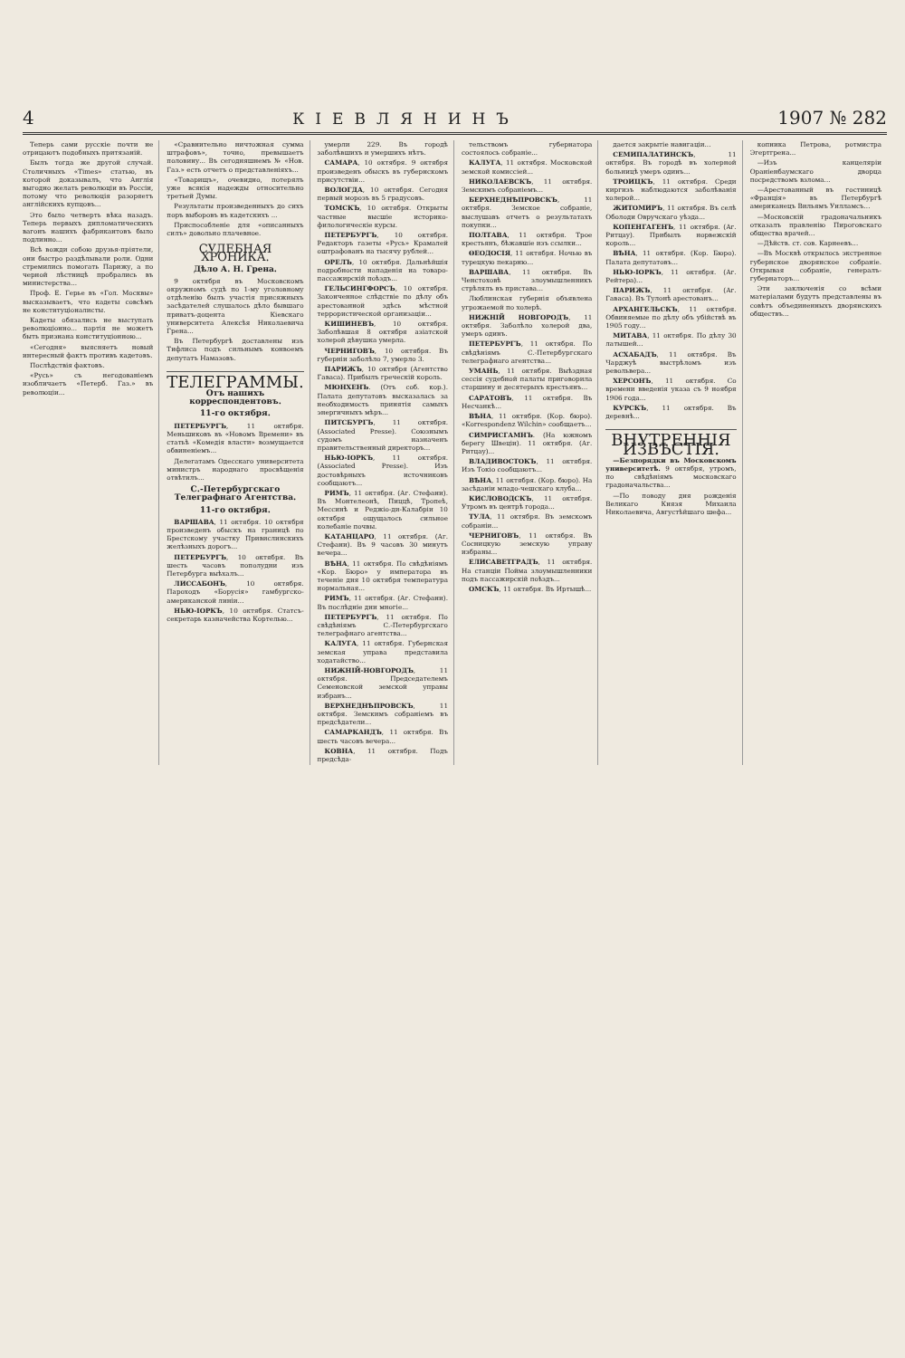4 КІЕВЛЯНИНЪ 1907 № 282
Теперь сами русскіе почти не отрицаютъ подобныхъ притязаній.
Былъ тогда же другой случай. Столичныхъ «Times» статью, въ которой доказывалъ, что Англія выгодно желать революціи въ Россіи, потому что революція разоряетъ англійскихъ купцовъ...
Это было четверть вѣка назадъ. Теперь первыхъ дипломатическихъ вагонъ нашихъ фабрикантовъ было подлинно...
Всѣ вожди собою друзья-пріятели, они быстро раздѣлывали роли. Одни стремились помогать Парижу, а по черной лѣстницѣ пробрались въ министерства...
Проф. Е. Герье въ «Гол. Москвы» высказываетъ, что кадеты совсѣмъ не конституціоналисты.
Кадеты обязались не выступать революціонно... партія не можетъ быть признана конституціонною...
«Сегодня» выясняетъ новый интересный фактъ противъ кадетовъ.
Послѣдствія фактовъ.
«Русь» съ негодованіемъ изобличаетъ «Петерб. Газ.» въ революціи...
«Сравнительно ничтожная сумма штрафовъ», точно, превышаетъ половину... Въ сегодняшнемъ № «Нов. Газ.» есть отчетъ о представленіяхъ...
«Товарищъ», очевидно, потерялъ уже всякія надежды относительно третьей Думы.
Результаты произведенныхъ до сихъ поръ выборовъ въ кадетскихъ ...
Приспособленіе для «описанныхъ силъ» довольно плачевное.
СУДЕБНАЯ ХРОНИКА.
Дѣло А. Н. Грена.
9 октября въ Московскомъ окружномъ судѣ по 1-му уголовному отдѣленію былъ участія присяжныхъ засѣдателей слушалось дѣло бывшаго приватъ-доцента Кіевскаго университета Алексѣя Николаевича Грена...
Въ Петербургѣ доставлены изъ Тифлиса подъ сильнымъ конвоемъ депутатъ Намазовъ.
ТЕЛЕГРАММЫ.
Отъ нашихъ корреспондентовъ.
11-го октября.
ПЕТЕРБУРГЪ, 11 октября. Меньшиковъ въ «Новомъ Времени» въ статьѣ «Комедія власти» возмущается обвиненіемъ...
Делегатамъ Одесскаго университета министръ народнаго просвѣщенія отвѣтилъ...
С.-Петербургскаго Телеграфнаго Агентства.
11-го октября.
ВАРШАВА, 11 октября. 10 октября произведенъ обыскъ на границѣ по Брестскому участку Привислинскихъ желѣзныхъ дорогъ...
ПЕТЕРБУРГЪ, 10 октября. Въ шесть часовъ пополудни изъ Петербурга выѣхалъ...
ЛИССАБОНЪ, 10 октября. Пароходъ «Борусія» гамбургско-американской линіи...
НЬЮ-ІОРКЪ, 10 октября. Статсъ-секретарь казначейства Кортелью...
умерли 229. Въ городѣ заболѣвшихъ и умершихъ нѣтъ.
САМАРА, 10 октября. 9 октября произведенъ обыскъ въ губернскомъ присутствіи...
ВОЛОГДА, 10 октября. Сегодня первый морозъ въ 5 градусовъ.
ТОМСКЪ, 10 октября. Открыты частные высшіе историко-филологическіе курсы.
ПЕТЕРБУРГЪ, 10 октября. Редакторъ газеты «Русь» Крамалей оштрафованъ на тысячу рублей...
ОРЕЛЪ, 10 октября. Дальнѣйшія подробности нападенія на товаро-пассажирскій поѣздъ...
ГЕЛЬСИНГФОРСЪ, 10 октября. Законченное слѣдствіе по дѣлу объ арестованной здѣсь мѣстной террористической организаціи...
КИШИНЕВЪ, 10 октября. Заболѣвшая 8 октября азіатской холерой дѣвушка умерла.
ЧЕРНИГОВЪ, 10 октября. Въ губерніи заболѣло 7, умерло 3.
ПАРИЖЪ, 10 октября (Агентство Гаваса). Прибылъ греческій король.
МЮНХЕНЪ. (Отъ соб. кор.). Палата депутатовъ высказалась за необходимость принятія самыхъ энергичныхъ мѣръ...
ПИТСБУРГЪ, 11 октября. (Associated Presse). Союзнымъ судомъ назначенъ правительственный директоръ...
НЬЮ-ІОРКЪ, 11 октября. (Associated Presse). Изъ достовѣрныхъ источниковъ сообщаютъ...
РИМЪ, 11 октября. (Аг. Стефани). Въ Монтелеонѣ, Пиццѣ, Тропеѣ, Мессинѣ и Реджіо-ди-Калабріи 10 октября ощущалось сильное колебаніе почвы.
КАТАНЦАРО, 11 октября. (Аг. Стефани). Въ 9 часовъ 30 минутъ вечера...
ВѢНА, 11 октября. По свѣдѣніямъ «Кор. Бюро» у императора въ теченіе дня 10 октября температура нормальная...
РИМЪ, 11 октября. (Аг. Стефани). Въ послѣдніе дни многіе...
ПЕТЕРБУРГЪ, 11 октября. По свѣдѣніямъ С.-Петербургскаго телеграфнаго агентства...
КАЛУГА, 11 октября. Губернская земская управа представила ходатайство...
НИЖНІЙ-НОВГОРОДЪ, 11 октября. Председателемъ Семеновской земской управы избранъ...
ВЕРХНЕДНѢПРОВСКЪ, 11 октября. Земскимъ собраніемъ въ предсѣдатели...
САМАРКАНДЪ, 11 октября. Въ шесть часовъ вечера...
КОВНА, 11 октября. Подъ предсѣда-
тельствомъ губернатора состоялось собраніе...
КАЛУГА, 11 октября. Московской земской комиссіей...
НИКОЛАЕВСКЪ, 11 октября. Земскимъ собраніемъ...
БЕРХНЕДНѢПРОВСКЪ, 11 октября. Земское собраніе, выслушавъ отчетъ о результатахъ покупки...
ПОЛТАВА, 11 октября. Трое крестьянъ, бѣжавшіе изъ ссылки...
ѲЕОДОСІЯ, 11 октября. Ночью въ турецкую пекарню...
ВАРШАВА, 11 октября. Въ Ченстоховѣ злоумышленникъ стрѣлялъ въ пристава...
Люблинская губернія объявлена угрожаемой по холерѣ.
НИЖНІЙ НОВГОРОДЪ, 11 октября. Заболѣло холерой два, умеръ одинъ.
ПЕТЕРБУРГЪ, 11 октября. По свѣдѣніямъ С.-Петербургскаго телеграфнаго агентства...
УМАНЬ, 11 октября. Выѣздная сессія судебной палаты приговорила старшину и десятерыхъ крестьянъ...
САРАТОВЪ, 11 октября. Въ Несчанкѣ...
ВѢНА, 11 октября. (Кор. бюро). «Korrespondenz Wilchin» сообщаетъ...
СИМРИСГАМНЪ. (На южномъ берегу Швеціи). 11 октября. (Аг. Ритцау)...
ВЛАДИВОСТОКЪ, 11 октября. Изъ Токіо сообщаютъ...
ВѢНА, 11 октября. (Кор. бюро). На засѣданіи младо-чешскаго клуба...
КИСЛОВОДСКЪ, 11 октября. Утромъ въ центрѣ города...
ТУЛА, 11 октября. Въ земскомъ собраніи...
ЧЕРНИГОВЪ, 11 октября. Въ Сосницкую земскую управу избраны...
ЕЛИСАВЕТГРАДЪ, 11 октября. На станціи Пойма злоумышленники подъ пассажирскій поѣздъ...
ОМСКЪ, 11 октября. Въ Иртышѣ...
дается закрытіе навигаціи...
СЕМИПАЛАТИНСКЪ, 11 октября. Въ городѣ въ холерной больницѣ умеръ одинъ...
ТРОИЦКЪ, 11 октября. Среди киргизъ наблюдаются заболѣванія холерой...
ЖИТОМИРЪ, 11 октября. Въ селѣ Оболоди Овручскаго уѣзда...
КОПЕНГАГЕНЪ, 11 октября. (Аг. Ритцау). Прибылъ норвежскій король...
ВѢНА, 11 октября. (Кор. Бюро). Палата депутатовъ...
НЬЮ-ІОРКЪ, 11 октября. (Аг. Рейтера)...
ПАРИЖЪ, 11 октября. (Аг. Гаваса). Въ Тулонѣ арестованъ...
АРХАНГЕЛЬСКЪ, 11 октября. Обвиняемые по дѣлу объ убійствѣ въ 1905 году...
МИТАВА, 11 октября. По дѣлу 30 латышей...
АСХАБАДЪ, 11 октября. Въ Чарджуѣ выстрѣломъ изъ револьвера...
ХЕРСОНЪ, 11 октября. Со времени введенія указа съ 9 ноября 1906 года...
КУРСКЪ, 11 октября. Въ деревнѣ...
ВНУТРЕННІЯ ИЗВѢСТІЯ.
—Безпорядки въ Московскомъ университетѣ. 9 октября, утромъ, по свѣдѣніямъ московскаго градоначальства...
—По поводу дня рожденія Великаго Князя Михаила Николаевича, Августѣйшаго шефа...
копника Петрова, ротмистра Эгертгрена...
—Изъ канцеляріи Ораніенбаумскаго дворца посредствомъ взлома...
—Арестованный въ гостиницѣ «Франція» въ Петербургѣ американецъ Вильямъ Уилламсъ...
—Московскій градоначальникъ отказалъ правленію Пироговскаго общества врачей...
—Дѣйств. ст. сов. Карнеевъ...
—Въ Москвѣ открылось экстренное губернское дворянское собраніе. Открывая собраніе, генералъ-губернаторъ...
Эти заключенія со всѣми матеріалами будутъ представлены въ совѣтъ объединенныхъ дворянскихъ обществъ...